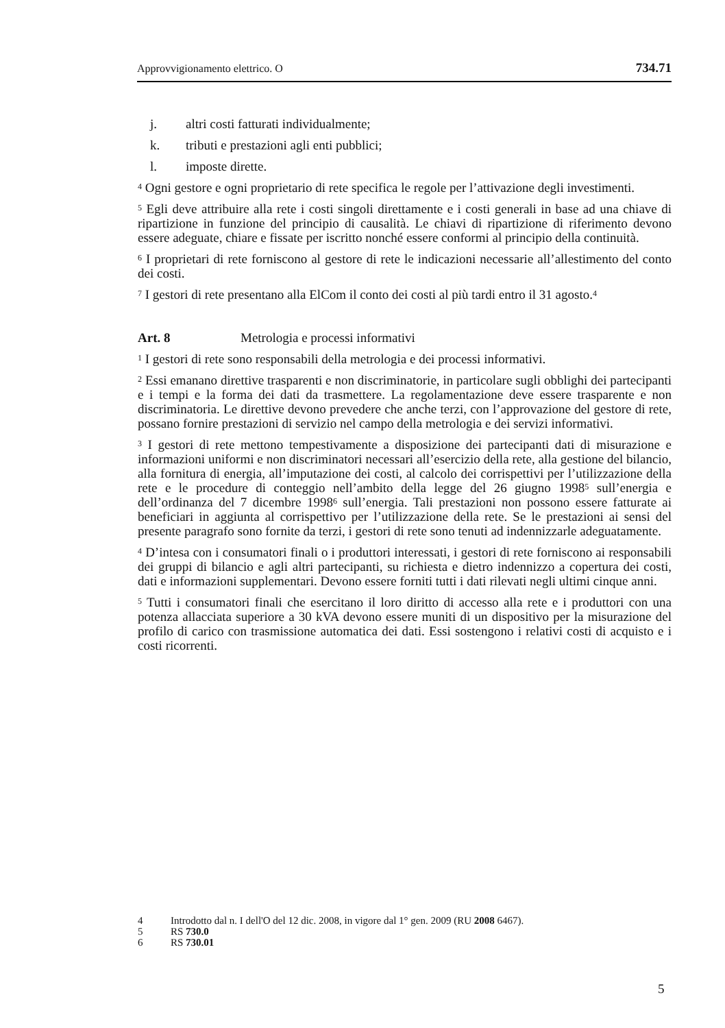Approvvigionamento elettrico. O 734.71
j. altri costi fatturati individualmente;
k. tributi e prestazioni agli enti pubblici;
l. imposte dirette.
<sup>4</sup> Ogni gestore e ogni proprietario di rete specifica le regole per l’attivazione degli investimenti.
<sup>5</sup> Egli deve attribuire alla rete i costi singoli direttamente e i costi generali in base ad una chiave di ripartizione in funzione del principio di causalità. Le chiavi di ripartizione di riferimento devono essere adeguate, chiare e fissate per iscritto nonché essere conformi al principio della continuità.
<sup>6</sup> I proprietari di rete forniscono al gestore di rete le indicazioni necessarie all’allestimento del conto dei costi.
<sup>7</sup> I gestori di rete presentano alla ElCom il conto dei costi al più tardi entro il 31 agosto.<sup>4</sup>
Art. 8 Metrologia e processi informativi
<sup>1</sup> I gestori di rete sono responsabili della metrologia e dei processi informativi.
<sup>2</sup> Essi emanano direttive trasparenti e non discriminatorie, in particolare sugli obblighi dei partecipanti e i tempi e la forma dei dati da trasmettere. La regolamentazione deve essere trasparente e non discriminatoria. Le direttive devono prevedere che anche terzi, con l’approvazione del gestore di rete, possano fornire prestazioni di servizio nel campo della metrologia e dei servizi informativi.
<sup>3</sup> I gestori di rete mettono tempestivamente a disposizione dei partecipanti dati di misurazione e informazioni uniformi e non discriminatori necessari all’esercizio della rete, alla gestione del bilancio, alla fornitura di energia, all’imputazione dei costi, al calcolo dei corrispettivi per l’utilizzazione della rete e le procedure di conteggio nell’ambito della legge del 26 giugno 1998<sup>5</sup> sull’energia e dell’ordinanza del 7 dicembre 1998<sup>6</sup> sull’energia. Tali prestazioni non possono essere fatturate ai beneficiari in aggiunta al corrispettivo per l’utilizzazione della rete. Se le prestazioni ai sensi del presente paragrafo sono fornite da terzi, i gestori di rete sono tenuti ad indennizzarle adeguatamente.
<sup>4</sup> D’intesa con i consumatori finali o i produttori interessati, i gestori di rete forniscono ai responsabili dei gruppi di bilancio e agli altri partecipanti, su richiesta e dietro indennizzo a copertura dei costi, dati e informazioni supplementari. Devono essere forniti tutti i dati rilevati negli ultimi cinque anni.
<sup>5</sup> Tutti i consumatori finali che esercitano il loro diritto di accesso alla rete e i produttori con una potenza allacciata superiore a 30 kVA devono essere muniti di un dispositivo per la misurazione del profilo di carico con trasmissione automatica dei dati. Essi sostengono i relativi costi di acquisto e i costi ricorrenti.
4 Introdotto dal n. I dell'O del 12 dic. 2008, in vigore dal 1° gen. 2009 (RU 2008 6467).
5 RS 730.0
6 RS 730.01
5